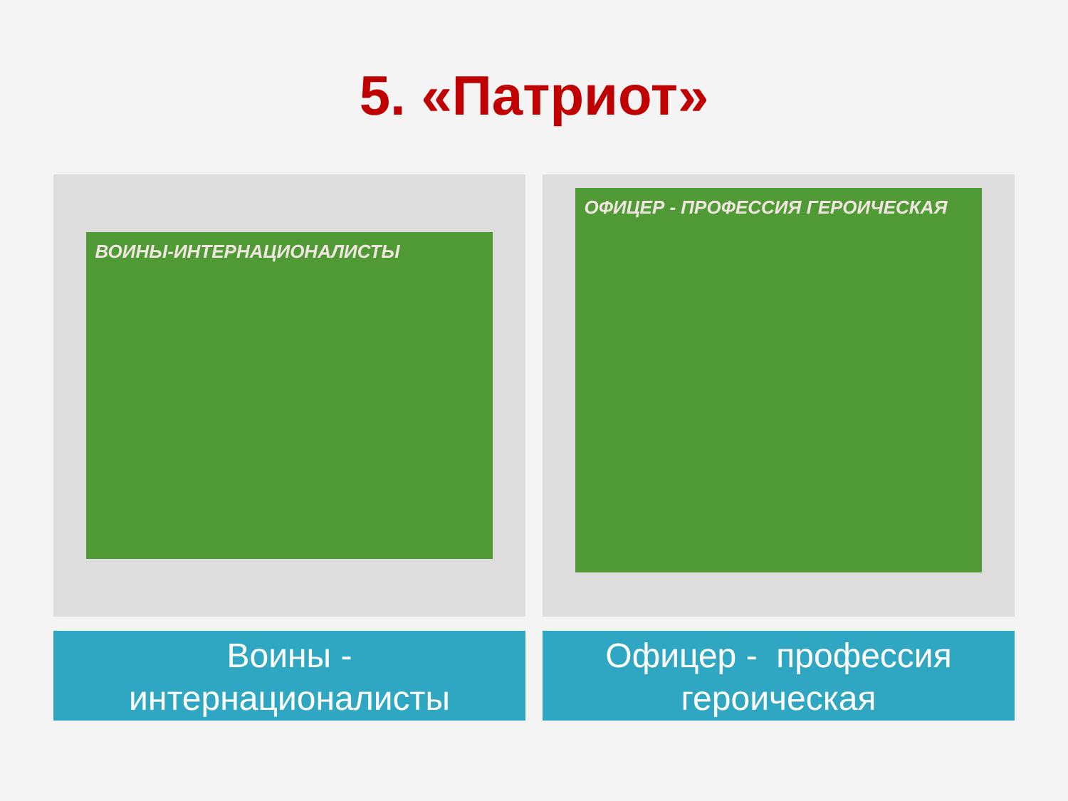5. «Патриот»
ВОИНЫ-ИНТЕРНАЦИОНАЛИСТЫ
Воины -
интернационалисты
ОФИЦЕР - ПРОФЕССИЯ ГЕРОИЧЕСКАЯ
Офицер - профессия
героическая